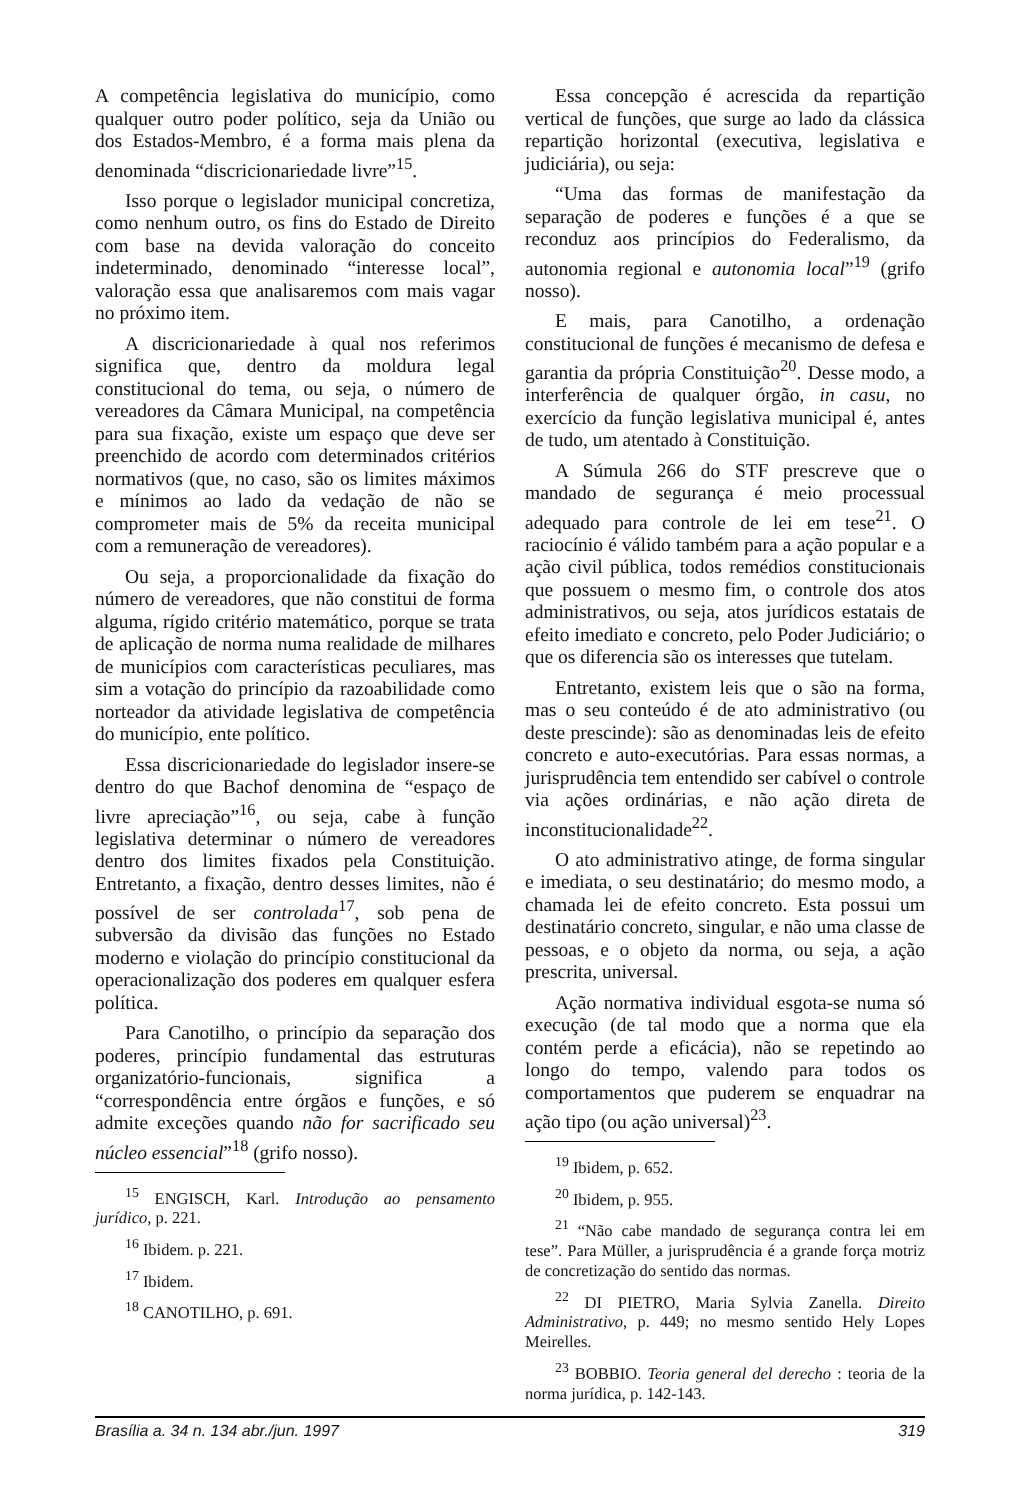A competência legislativa do município, como qualquer outro poder político, seja da União ou dos Estados-Membro, é a forma mais plena da denominada “discricionariedade livre”<sup>15</sup>.
Isso porque o legislador municipal concretiza, como nenhum outro, os fins do Estado de Direito com base na devida valoração do conceito indeterminado, denominado “interesse local”, valoração essa que analisaremos com mais vagar no próximo item.
A discricionariedade à qual nos referimos significa que, dentro da moldura legal constitucional do tema, ou seja, o número de vereadores da Câmara Municipal, na competência para sua fixação, existe um espaço que deve ser preenchido de acordo com determinados critérios normativos (que, no caso, são os limites máximos e mínimos ao lado da vedação de não se comprometer mais de 5% da receita municipal com a remuneração de vereadores).
Ou seja, a proporcionalidade da fixação do número de vereadores, que não constitui de forma alguma, rígido critério matemático, porque se trata de aplicação de norma numa realidade de milhares de municípios com características peculiares, mas sim a votação do princípio da razoabilidade como norteador da atividade legislativa de competência do município, ente político.
Essa discricionariedade do legislador insere-se dentro do que Bachof denomina de “espaço de livre apreciação”<sup>16</sup>, ou seja, cabe à função legislativa determinar o número de vereadores dentro dos limites fixados pela Constituição. Entretanto, a fixação, dentro desses limites, não é possível de ser controlada<sup>17</sup>, sob pena de subversão da divisão das funções no Estado moderno e violação do princípio constitucional da operacionalização dos poderes em qualquer esfera política.
Para Canotilho, o princípio da separação dos poderes, princípio fundamental das estruturas organizatório-funcionais, significa a “correspondência entre órgãos e funções, e só admite exceções quando não for sacrificado seu núcleo essencial”<sup>18</sup> (grifo nosso).
<sup>15</sup> ENGISCH, Karl. Introdução ao pensamento jurídico, p. 221.
<sup>16</sup> Ibidem. p. 221.
<sup>17</sup> Ibidem.
<sup>18</sup> CANOTILHO, p. 691.
Essa concepção é acrescida da repartição vertical de funções, que surge ao lado da clássica repartição horizontal (executiva, legislativa e judiciária), ou seja:
“Uma das formas de manifestação da separação de poderes e funções é a que se reconduz aos princípios do Federalismo, da autonomia regional e autonomia local”<sup>19</sup> (grifo nosso).
E mais, para Canotilho, a ordenação constitucional de funções é mecanismo de defesa e garantia da própria Constituição<sup>20</sup>. Desse modo, a interferência de qualquer órgão, in casu, no exercício da função legislativa municipal é, antes de tudo, um atentado à Constituição.
A Súmula 266 do STF prescreve que o mandado de segurança é meio processual adequado para controle de lei em tese<sup>21</sup>. O raciocínio é válido também para a ação popular e a ação civil pública, todos remédios constitucionais que possuem o mesmo fim, o controle dos atos administrativos, ou seja, atos jurídicos estatais de efeito imediato e concreto, pelo Poder Judiciário; o que os diferencia são os interesses que tutelam.
Entretanto, existem leis que o são na forma, mas o seu conteúdo é de ato administrativo (ou deste prescinde): são as denominadas leis de efeito concreto e auto-executórias. Para essas normas, a jurisprudência tem entendido ser cabível o controle via ações ordinárias, e não ação direta de inconstitucionalidade<sup>22</sup>.
O ato administrativo atinge, de forma singular e imediata, o seu destinatário; do mesmo modo, a chamada lei de efeito concreto. Esta possui um destinatário concreto, singular, e não uma classe de pessoas, e o objeto da norma, ou seja, a ação prescrita, universal.
Ação normativa individual esgota-se numa só execução (de tal modo que a norma que ela contém perde a eficácia), não se repetindo ao longo do tempo, valendo para todos os comportamentos que puderem se enquadrar na ação tipo (ou ação universal)<sup>23</sup>.
<sup>19</sup> Ibidem, p. 652.
<sup>20</sup> Ibidem, p. 955.
<sup>21</sup> “Não cabe mandado de segurança contra lei em tese”. Para Müller, a jurisprudência é a grande força motriz de concretização do sentido das normas.
<sup>22</sup> DI PIETRO, Maria Sylvia Zanella. Direito Administrativo, p. 449; no mesmo sentido Hely Lopes Meirelles.
<sup>23</sup> BOBBIO. Teoria general del derecho : teoria de la norma jurídica, p. 142-143.
Brasília a. 34 n. 134 abr./jun. 1997 319